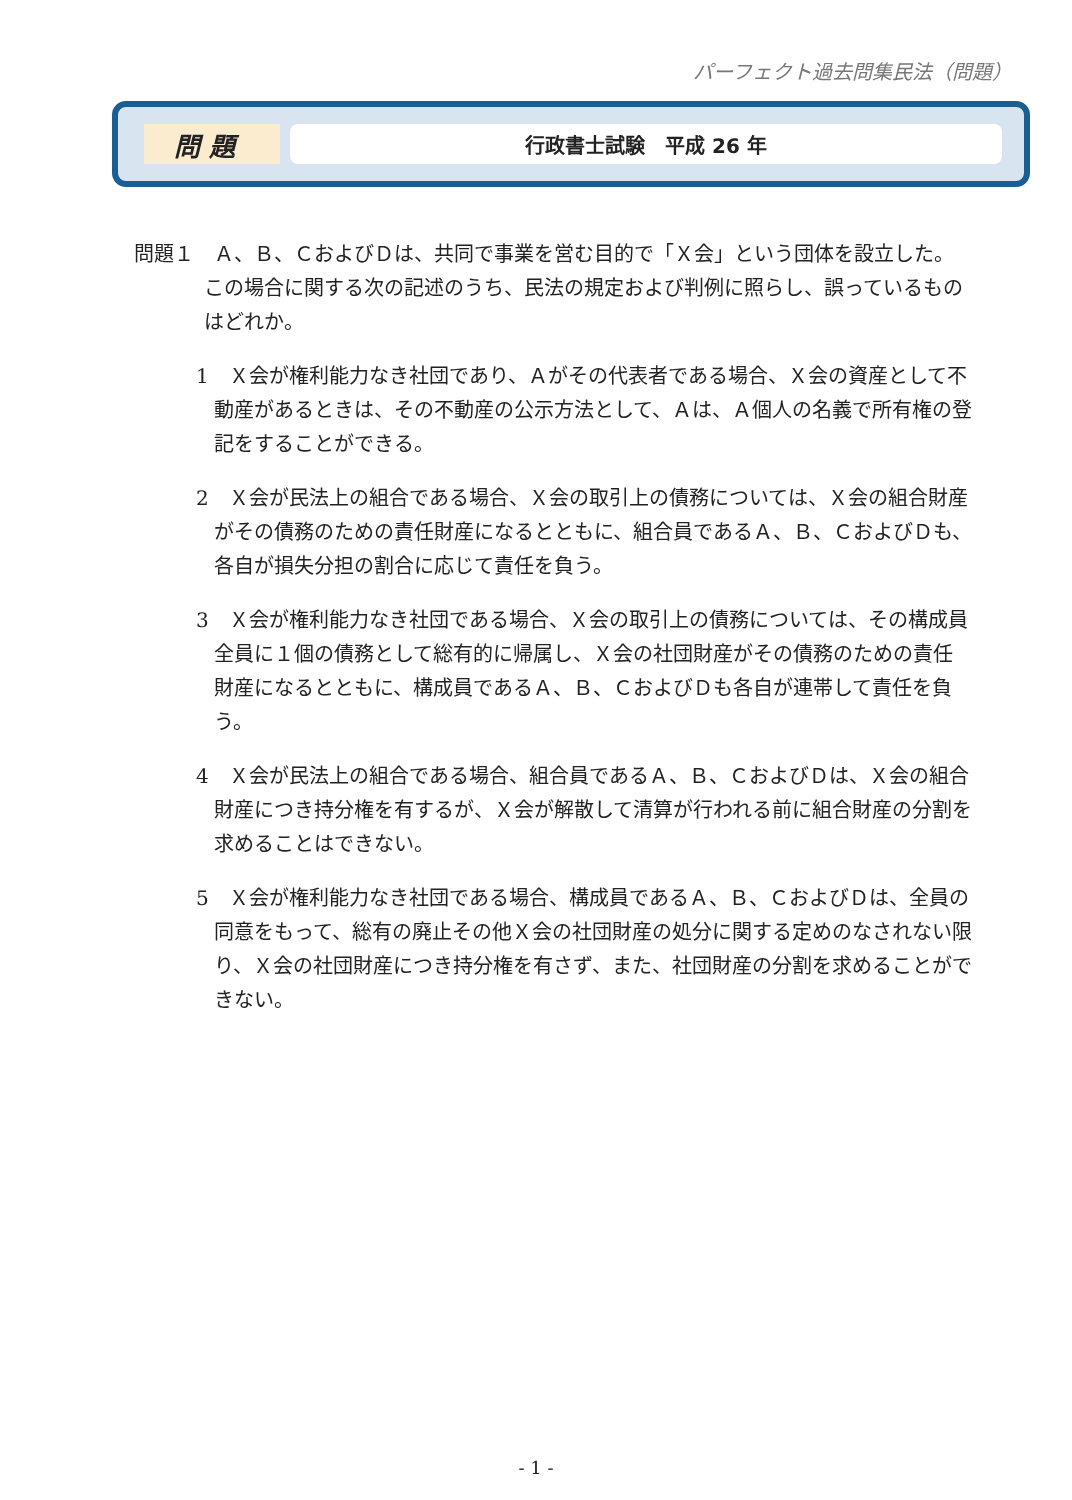パーフェクト過去問集民法（問題）
問 題
行政書士試験　平成 26 年
問題１　Ａ、Ｂ、ＣおよびＤは、共同で事業を営む目的で「Ｘ会」という団体を設立した。この場合に関する次の記述のうち、民法の規定および判例に照らし、誤っているものはどれか。
1　Ｘ会が権利能力なき社団であり、Ａがその代表者である場合、Ｘ会の資産として不動産があるときは、その不動産の公示方法として、Ａは、Ａ個人の名義で所有権の登記をすることができる。
2　Ｘ会が民法上の組合である場合、Ｘ会の取引上の債務については、Ｘ会の組合財産がその債務のための責任財産になるとともに、組合員であるＡ、Ｂ、ＣおよびＤも、各自が損失分担の割合に応じて責任を負う。
3　Ｘ会が権利能力なき社団である場合、Ｘ会の取引上の債務については、その構成員全員に１個の債務として総有的に帰属し、Ｘ会の社団財産がその債務のための責任財産になるとともに、構成員であるＡ、Ｂ、ＣおよびＤも各自が連帯して責任を負う。
4　Ｘ会が民法上の組合である場合、組合員であるＡ、Ｂ、ＣおよびＤは、Ｘ会の組合財産につき持分権を有するが、Ｘ会が解散して清算が行われる前に組合財産の分割を求めることはできない。
5　Ｘ会が権利能力なき社団である場合、構成員であるＡ、Ｂ、ＣおよびＤは、全員の同意をもって、総有の廃止その他Ｘ会の社団財産の処分に関する定めのなされない限り、Ｘ会の社団財産につき持分権を有さず、また、社団財産の分割を求めることができない。
- 1 -